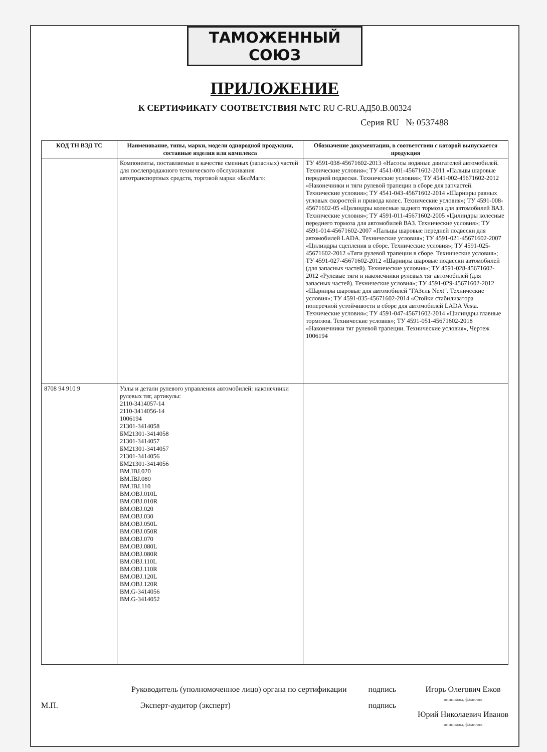ТАМОЖЕННЫЙ СОЮЗ
ПРИЛОЖЕНИЕ
К СЕРТИФИКАТУ СООТВЕТСТВИЯ №ТС RU C-RU.АД50.В.00324
Серия RU № 0537488
| КОД ТН ВЭД ТС | Наименование, типы, марки, модели однородной продукции, составные изделия или комплекса | Обозначение документации, в соответствии с которой выпускается продукция |
| --- | --- | --- |
| | Компоненты, поставляемые в качестве сменных (запасных) частей для послепродажного технического обслуживания автотранспортных средств, торговой марки «БелМаг»: | ТУ 4591-038-45671602-2013 «Насосы водяные двигателей автомобилей. Технические условия»; ТУ 4541-001-45671602-2011 «Пальцы шаровые передней подвески. Технические условия»; ТУ 4541-002-45671602-2012 «Наконечники и тяги рулевой трапеции в сборе для запчастей. Технические условия»; ТУ 4541-043-45671602-2014 «Шарниры равных угловых скоростей и привода колес. Технические условия»; ТУ 4591-008-45671602-05 «Цилиндры колесные заднего тормоза для автомобилей ВАЗ. Технические условия»; ТУ 4591-011-45671602-2005 «Цилиндры колесные переднего тормоза для автомобилей ВАЗ. Технические условия»; ТУ 4591-014-45671602-2007 «Пальцы шаровые передней подвески для автомобилей LADA. Технические условия»; ТУ 4591-021-45671602-2007 «Цилиндры сцепления в сборе. Технические условия»; ТУ 4591-025-45671602-2012 «Тяги рулевой трапеции в сборе. Технические условия»; ТУ 4591-027-45671602-2012 «Шарниры шаровые подвески автомобилей (для запасных частей). Технические условия»; ТУ 4591-028-45671602-2012 «Рулевые тяги и наконечники рулевых тяг автомобилей (для запасных частей). Технические условия»; ТУ 4591-029-45671602-2012 «Шарниры шаровые для автомобилей "ГАЗель Next". Технические условия»; ТУ 4591-035-45671602-2014 «Стойки стабилизатора поперечной устойчивости в сборе для автомобилей LADA Vesta. Технические условия»; ТУ 4591-047-45671602-2014 «Цилиндры главные тормозов. Технические условия»; ТУ 4591-051-45671602-2018 «Наконечники тяг рулевой трапеции. Технические условия», Чертеж 1006194 |
| 8708 94 910 9 | Узлы и детали рулевого управления автомобилей: наконечники рулевых тяг, артикулы: 2110-3414057-14 2110-3414056-14 1006194 21301-3414058 БМ21301-3414058 21301-3414057 БМ21301-3414057 21301-3414056 БМ21301-3414056 BM.IBJ.020 BM.IBJ.080 BM.IBJ.110 BM.OBJ.010L BM.OBJ.010R BM.OBJ.020 BM.OBJ.030 BM.OBJ.050L BM.OBJ.050R BM.OBJ.070 BM.OBJ.080L BM.OBJ.080R BM.OBJ.110L BM.OBJ.110R BM.OBJ.120L BM.OBJ.120R BM.G-3414056 BM.G-3414052 | |
Руководитель (уполномоченное лицо) органа по сертификации
М.П. Эксперт-аудитор (эксперт)
подпись
подпись
Игорь Олегович Ежов
инициалы, фамилия
Юрий Николаевич Иванов
инициалы, фамилия